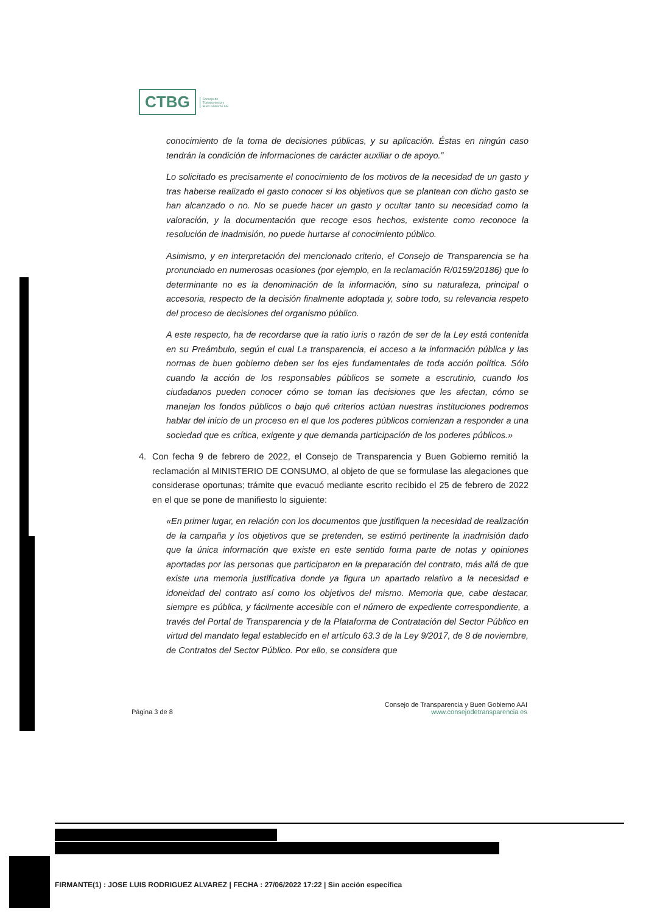CTBG
Consejo de
Transparencia y
Buen Gobierno AAI
conocimiento de la toma de decisiones públicas, y su aplicación. Éstas en ningún caso tendrán la condición de informaciones de carácter auxiliar o de apoyo.”
Lo solicitado es precisamente el conocimiento de los motivos de la necesidad de un gasto y tras haberse realizado el gasto conocer si los objetivos que se plantean con dicho gasto se han alcanzado o no. No se puede hacer un gasto y ocultar tanto su necesidad como la valoración, y la documentación que recoge esos hechos, existente como reconoce la resolución de inadmisión, no puede hurtarse al conocimiento público.
Asimismo, y en interpretación del mencionado criterio, el Consejo de Transparencia se ha pronunciado en numerosas ocasiones (por ejemplo, en la reclamación R/0159/20186) que lo determinante no es la denominación de la información, sino su naturaleza, principal o accesoria, respecto de la decisión finalmente adoptada y, sobre todo, su relevancia respeto del proceso de decisiones del organismo público.
A este respecto, ha de recordarse que la ratio iuris o razón de ser de la Ley está contenida en su Preámbulo, según el cual La transparencia, el acceso a la información pública y las normas de buen gobierno deben ser los ejes fundamentales de toda acción política. Sólo cuando la acción de los responsables públicos se somete a escrutinio, cuando los ciudadanos pueden conocer cómo se toman las decisiones que les afectan, cómo se manejan los fondos públicos o bajo qué criterios actúan nuestras instituciones podremos hablar del inicio de un proceso en el que los poderes públicos comienzan a responder a una sociedad que es crítica, exigente y que demanda participación de los poderes públicos.»
4. Con fecha 9 de febrero de 2022, el Consejo de Transparencia y Buen Gobierno remitió la reclamación al MINISTERIO DE CONSUMO, al objeto de que se formulase las alegaciones que considerase oportunas; trámite que evacuó mediante escrito recibido el 25 de febrero de 2022 en el que se pone de manifiesto lo siguiente:
«En primer lugar, en relación con los documentos que justifiquen la necesidad de realización de la campaña y los objetivos que se pretenden, se estimó pertinente la inadmisión dado que la única información que existe en este sentido forma parte de notas y opiniones aportadas por las personas que participaron en la preparación del contrato, más allá de que existe una memoria justificativa donde ya figura un apartado relativo a la necesidad e idoneidad del contrato así como los objetivos del mismo. Memoria que, cabe destacar, siempre es pública, y fácilmente accesible con el número de expediente correspondiente, a través del Portal de Transparencia y de la Plataforma de Contratación del Sector Público en virtud del mandato legal establecido en el artículo 63.3 de la Ley 9/2017, de 8 de noviembre, de Contratos del Sector Público. Por ello, se considera que
Consejo de Transparencia y Buen Gobierno AAI
Página 3 de 8 www.consejodetransparencia es
FIRMANTE(1) : JOSE LUIS RODRIGUEZ ALVAREZ | FECHA : 27/06/2022 17:22 | Sin acción específica